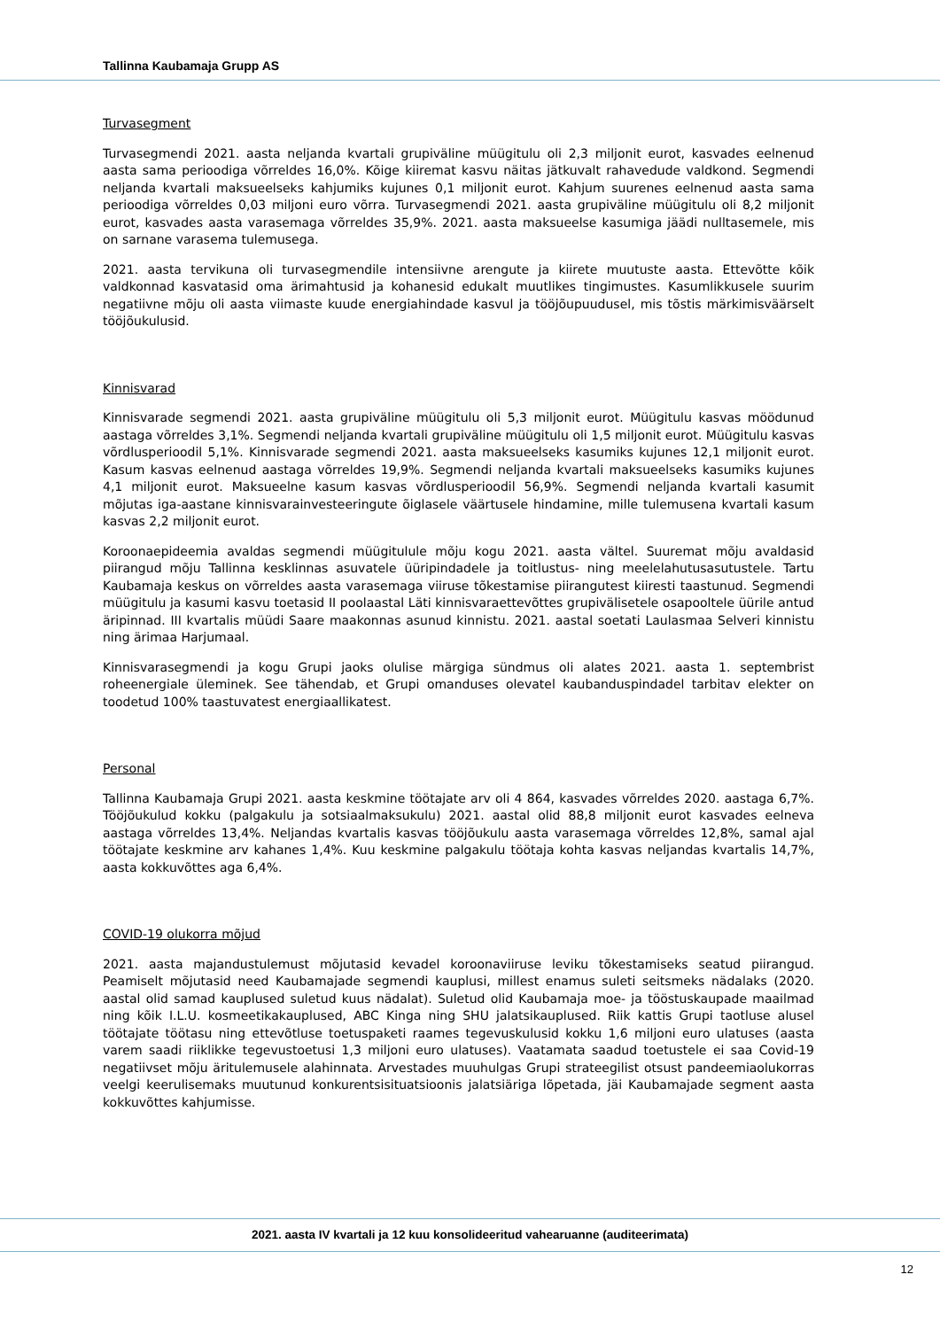Tallinna Kaubamaja Grupp AS
Turvasegment
Turvasegmendi 2021. aasta neljanda kvartali grupiväline müügitulu oli 2,3 miljonit eurot, kasvades eelnenud aasta sama perioodiga võrreldes 16,0%. Kõige kiiremat kasvu näitas jätkuvalt rahavedude valdkond. Segmendi neljanda kvartali maksueelseks kahjumiks kujunes 0,1 miljonit eurot. Kahjum suurenes eelnenud aasta sama perioodiga võrreldes 0,03 miljoni euro võrra. Turvasegmendi 2021. aasta grupiväline müügitulu oli 8,2 miljonit eurot, kasvades aasta varasemaga võrreldes 35,9%. 2021. aasta maksueelse kasumiga jäädi nulltasemele, mis on sarnane varasema tulemusega.
2021. aasta tervikuna oli turvasegmendile intensiivne arengute ja kiirete muutuste aasta. Ettevõtte kõik valdkonnad kasvatasid oma ärimahtusid ja kohanesid edukalt muutlikes tingimustes. Kasumlikkusele suurim negatiivne mõju oli aasta viimaste kuude energiahindade kasvul ja tööjõupuudusel, mis tõstis märkimisväärselt tööjõukulusid.
Kinnisvarad
Kinnisvarade segmendi 2021. aasta grupiväline müügitulu oli 5,3 miljonit eurot. Müügitulu kasvas möödunud aastaga võrreldes 3,1%. Segmendi neljanda kvartali grupiväline müügitulu oli 1,5 miljonit eurot. Müügitulu kasvas võrdlusperioodil 5,1%. Kinnisvarade segmendi 2021. aasta maksueelseks kasumiks kujunes 12,1 miljonit eurot. Kasum kasvas eelnenud aastaga võrreldes 19,9%. Segmendi neljanda kvartali maksueelseks kasumiks kujunes 4,1 miljonit eurot. Maksueelne kasum kasvas võrdlusperioodil 56,9%. Segmendi neljanda kvartali kasumit mõjutas iga-aastane kinnisvarainvesteeringute õiglasele väärtusele hindamine, mille tulemusena kvartali kasum kasvas 2,2 miljonit eurot.
Koroonaepideemia avaldas segmendi müügitulule mõju kogu 2021. aasta vältel. Suuremat mõju avaldasid piirangud mõju Tallinna kesklinnas asuvatele üüripindadele ja toitlustus- ning meelelahutusasutustele. Tartu Kaubamaja keskus on võrreldes aasta varasemaga viiruse tõkestamise piirangutest kiiresti taastunud. Segmendi müügitulu ja kasumi kasvu toetasid II poolaastal Läti kinnisvaraettevõttes grupivälisetele osapooltele üürile antud äripinnad. III kvartalis müüdi Saare maakonnas asunud kinnistu. 2021. aastal soetati Laulasmaa Selveri kinnistu ning ärimaa Harjumaal.
Kinnisvarasegmendi ja kogu Grupi jaoks olulise märgiga sündmus oli alates 2021. aasta 1. septembrist roheenergiale üleminek. See tähendab, et Grupi omanduses olevatel kaubanduspindadel tarbitav elekter on toodetud 100% taastuvatest energiaallikatest.
Personal
Tallinna Kaubamaja Grupi 2021. aasta keskmine töötajate arv oli 4 864, kasvades võrreldes 2020. aastaga 6,7%. Tööjõukulud kokku (palgakulu ja sotsiaalmaksukulu) 2021. aastal olid 88,8 miljonit eurot kasvades eelneva aastaga võrreldes 13,4%. Neljandas kvartalis kasvas tööjõukulu aasta varasemaga võrreldes 12,8%, samal ajal töötajate keskmine arv kahanes 1,4%. Kuu keskmine palgakulu töötaja kohta kasvas neljandas kvartalis 14,7%, aasta kokkuvõttes aga 6,4%.
COVID-19 olukorra mõjud
2021. aasta majandustulemust mõjutasid kevadel koroonaviiruse leviku tõkestamiseks seatud piirangud. Peamiselt mõjutasid need Kaubamajade segmendi kauplusi, millest enamus suleti seitsmeks nädalaks (2020. aastal olid samad kauplused suletud kuus nädalat). Suletud olid Kaubamaja moe- ja tööstuskaupade maailmad ning kõik I.L.U. kosmeetikakauplused, ABC Kinga ning SHU jalatsikauplused. Riik kattis Grupi taotluse alusel töötajate töötasu ning ettevõtluse toetuspaketi raames tegevuskulusid kokku 1,6 miljoni euro ulatuses (aasta varem saadi riiklikke tegevustoetusi 1,3 miljoni euro ulatuses). Vaatamata saadud toetustele ei saa Covid-19 negatiivset mõju äritulemusele alahinnata. Arvestades muuhulgas Grupi strateegilist otsust pandeemiaolukorras veelgi keerulisemaks muutunud konkurentsisituatsioonis jalatsiäriga lõpetada, jäi Kaubamajade segment aasta kokkuvõttes kahjumisse.
2021. aasta IV kvartali ja 12 kuu konsolideeritud vahearuanne (auditeerimata)
12